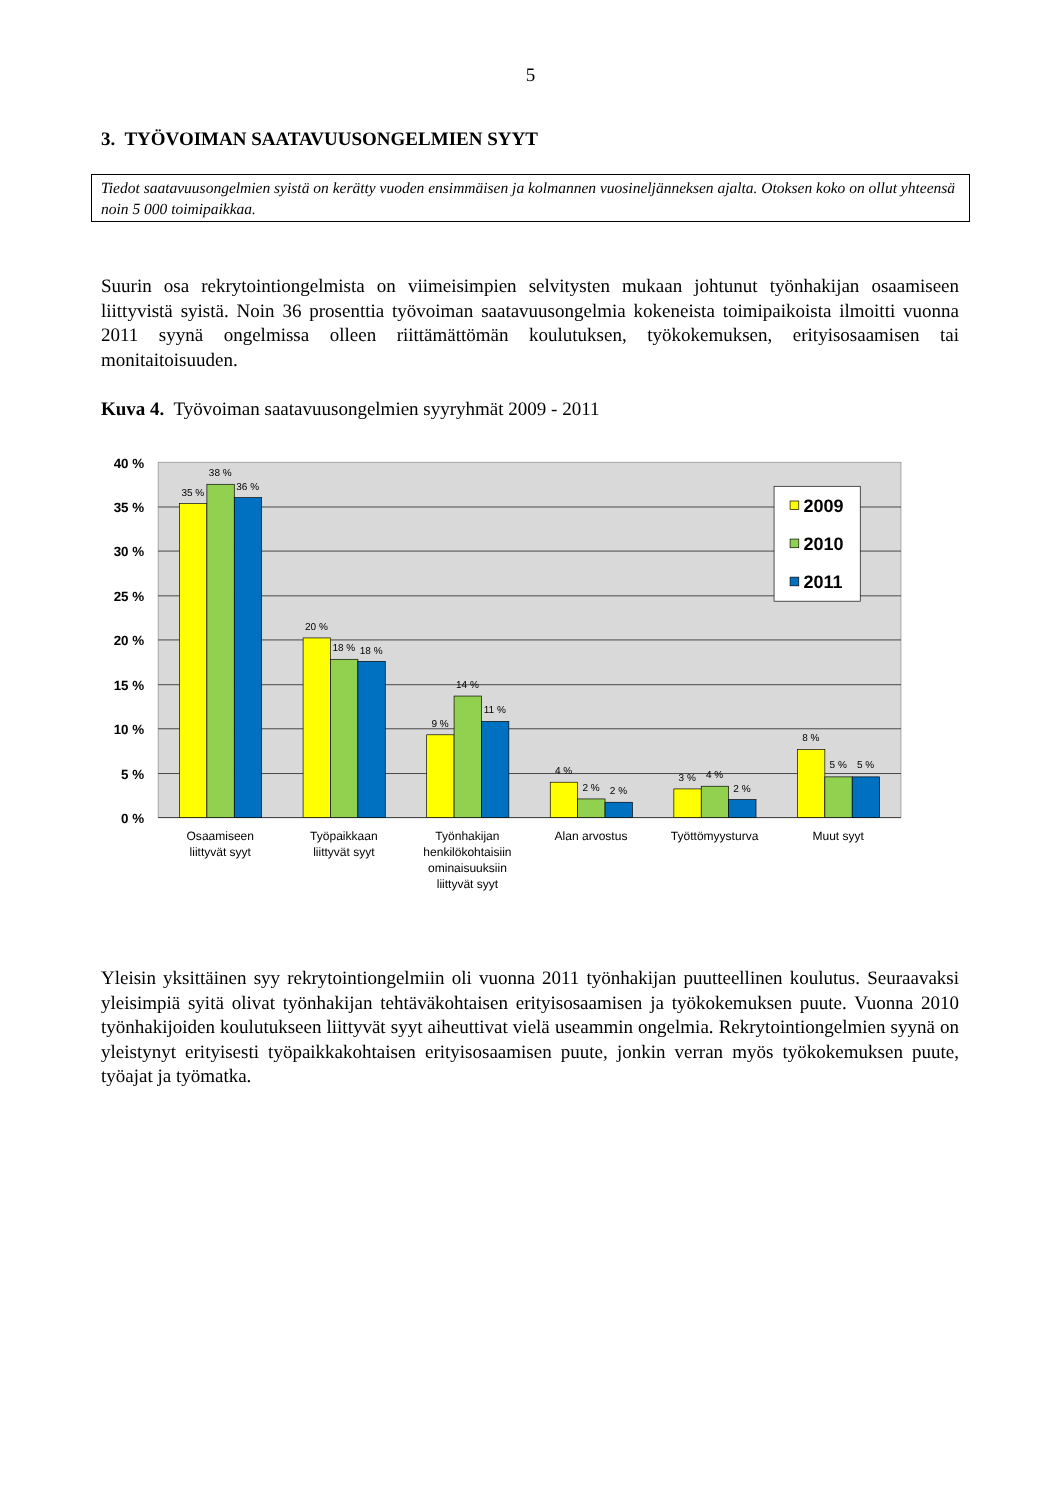5
3. TYÖVOIMAN SAATAVUUSONGELMIEN SYYT
Tiedot saatavuusongelmien syistä on kerätty vuoden ensimmäisen ja kolmannen vuosineljänneksen ajalta. Otoksen koko on ollut yhteensä noin 5 000 toimipaikkaa.
Suurin osa rekrytointiongelmista on viimeisimpien selvitysten mukaan johtunut työnhakijan osaamiseen liittyvistä syistä. Noin 36 prosenttia työvoiman saatavuusongelmia kokeneista toimipaikoista ilmoitti vuonna 2011 syynä ongelmissa olleen riittämättömän koulutuksen, työkokemuksen, erityisosaamisen tai monitaitoisuuden.
Kuva 4. Työvoiman saatavuusongelmien syyryhmät 2009 - 2011
40 %
35 %
30 %
25 %
20 %
15 %
10 %
5 %
0 %
35 %
38 %
36 %
20 %
18 %
18 %
9 %
14 %
11 %
4 %
2 %
2 %
3 %
4 %
2 %
8 %
5 %
5 %
2009
2010
2011
Osaamiseen
liittyvät syyt
Työpaikkaan
liittyvät syyt
Työnhakijan
henkilökohtaisiin
ominaisuuksiin
liittyvät syyt
Alan arvostus
Työttömyysturva
Muut syyt
Yleisin yksittäinen syy rekrytointiongelmiin oli vuonna 2011 työnhakijan puutteellinen koulutus. Seuraavaksi yleisimpiä syitä olivat työnhakijan tehtäväkohtaisen erityisosaamisen ja työkokemuksen puute. Vuonna 2010 työnhakijoiden koulutukseen liittyvät syyt aiheuttivat vielä useammin ongelmia. Rekrytointiongelmien syynä on yleistynyt erityisesti työpaikkakohtaisen erityisosaamisen puute, jonkin verran myös työkokemuksen puute, työajat ja työmatka.